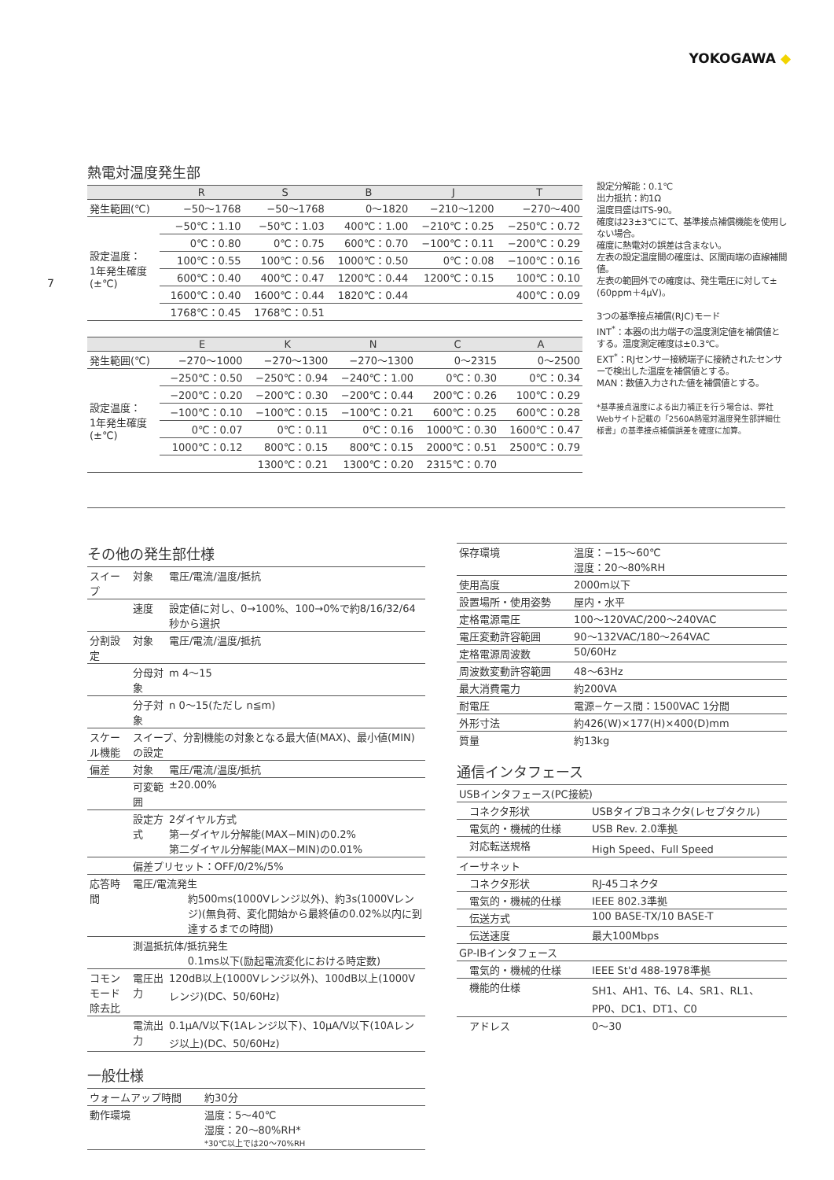YOKOGAWA ◆
7
熱電対温度発生部
| | R | S | B | J | T |
| --- | --- | --- | --- | --- | --- |
| 発生範囲(℃) | −50〜1768 | −50〜1768 | 0〜1820 | −210〜1200 | −270〜400 |
| 設定温度： 1年発生確度 (±℃) | −50℃：1.10 | −50℃：1.03 | 400℃：1.00 | −210℃：0.25 | −250℃：0.72 |
| | 0℃：0.80 | 0℃：0.75 | 600℃：0.70 | −100℃：0.11 | −200℃：0.29 |
| | 100℃：0.55 | 100℃：0.56 | 1000℃：0.50 | 0℃：0.08 | −100℃：0.16 |
| | 600℃：0.40 | 400℃：0.47 | 1200℃：0.44 | 1200℃：0.15 | 100℃：0.10 |
| | 1600℃：0.40 | 1600℃：0.44 | 1820℃：0.44 | | 400℃：0.09 |
| | 1768℃：0.45 | 1768℃：0.51 | | | |
| | E | K | N | C | A |
| --- | --- | --- | --- | --- | --- |
| 発生範囲(℃) | −270〜1000 | −270〜1300 | −270〜1300 | 0〜2315 | 0〜2500 |
| 設定温度： 1年発生確度 (±℃) | −250℃：0.50 | −250℃：0.94 | −240℃：1.00 | 0℃：0.30 | 0℃：0.34 |
| | −200℃：0.20 | −200℃：0.30 | −200℃：0.44 | 200℃：0.26 | 100℃：0.29 |
| | −100℃：0.10 | −100℃：0.15 | −100℃：0.21 | 600℃：0.25 | 600℃：0.28 |
| | 0℃：0.07 | 0℃：0.11 | 0℃：0.16 | 1000℃：0.30 | 1600℃：0.47 |
| | 1000℃：0.12 | 800℃：0.15 | 800℃：0.15 | 2000℃：0.51 | 2500℃：0.79 |
| | | 1300℃：0.21 | 1300℃：0.20 | 2315℃：0.70 | |
設定分解能：0.1℃
出力抵抗：約1Ω
温度目盛はITS-90。
確度は23±3℃にて、基準接点補償機能を使用しない場合。
確度に熱電対の誤差は含まない。
左表の設定温度間の確度は、区間両端の直線補間値。
左表の範囲外での確度は、発生電圧に対して±(60ppm＋4μV)。
3つの基準接点補償(RJC)モード
INT<sup>*</sup>：本器の出力端子の温度測定値を補償値とする。温度測定確度は±0.3℃。
EXT<sup>*</sup>：RJセンサー接続端子に接続されたセンサーで検出した温度を補償値とする。
MAN：数値入力された値を補償値とする。
*基準接点温度による出力補正を行う場合は、弊社Webサイト記載の「2560A熱電対温度発生部詳細仕様書」の基準接点補償誤差を確度に加算。
その他の発生部仕様
| スイープ | 対象 | 電圧/電流/温度/抵抗 |
| | 速度 | 設定値に対し、0→100%、100→0%で約8/16/32/64秒から選択 |
| 分割設定 | 対象 | 電圧/電流/温度/抵抗 |
| | 分母対象 | m 4〜15 |
| | 分子対象 | n 0〜15(ただし n≦m) |
| スケール機能 | スイープ、分割機能の対象となる最大値(MAX)、最小値(MIN)の設定 | |
| 偏差 | 対象 | 電圧/電流/温度/抵抗 |
| | 可変範囲 | ±20.00% |
| | 設定方式 | 2ダイヤル方式 第一ダイヤル分解能(MAX−MIN)の0.2% 第二ダイヤル分解能(MAX−MIN)の0.01% |
| | 偏差プリセット：OFF/0/2%/5% | |
| 応答時間 | 電圧/電流発生 約500ms(1000Vレンジ以外)、約3s(1000Vレンジ)(無負荷、変化開始から最終値の0.02%以内に到達するまでの時間) | |
| | 測温抵抗体/抵抗発生 0.1ms以下(励起電流変化における時定数) | |
| コモンモード除去比 | 電圧出力 | 120dB以上(1000Vレンジ以外)、100dB以上(1000Vレンジ)(DC、50/60Hz) |
| | 電流出力 | 0.1μA/V以下(1Aレンジ以下)、10μA/V以下(10Aレンジ以上)(DC、50/60Hz) |
一般仕様
| ウォームアップ時間 | 約30分 |
| 動作環境 | 温度：5〜40℃ 湿度：20〜80%RH* *30℃以上では20〜70%RH |
| 保存環境 | 温度：−15〜60℃ 湿度：20〜80%RH |
| 使用高度 | 2000m以下 |
| 設置場所・使用姿勢 | 屋内・水平 |
| 定格電源電圧 | 100〜120VAC/200〜240VAC |
| 電圧変動許容範囲 | 90〜132VAC/180〜264VAC |
| 定格電源周波数 | 50/60Hz |
| 周波数変動許容範囲 | 48〜63Hz |
| 最大消費電力 | 約200VA |
| 耐電圧 | 電源−ケース間：1500VAC 1分間 |
| 外形寸法 | 約426(W)×177(H)×400(D)mm |
| 質量 | 約13kg |
通信インタフェース
| USBインタフェース(PC接続) | |
| コネクタ形状 | USBタイプBコネクタ(レセプタクル) |
| 電気的・機械的仕様 | USB Rev. 2.0準拠 |
| 対応転送規格 | High Speed、Full Speed |
| イーサネット | |
| コネクタ形状 | RJ-45コネクタ |
| 電気的・機械的仕様 | IEEE 802.3準拠 |
| 伝送方式 | 100 BASE-TX/10 BASE-T |
| 伝送速度 | 最大100Mbps |
| GP-IBインタフェース | |
| 電気的・機械的仕様 | IEEE St'd 488-1978準拠 |
| 機能的仕様 | SH1、AH1、T6、L4、SR1、RL1、PP0、DC1、DT1、C0 |
| アドレス | 0〜30 |